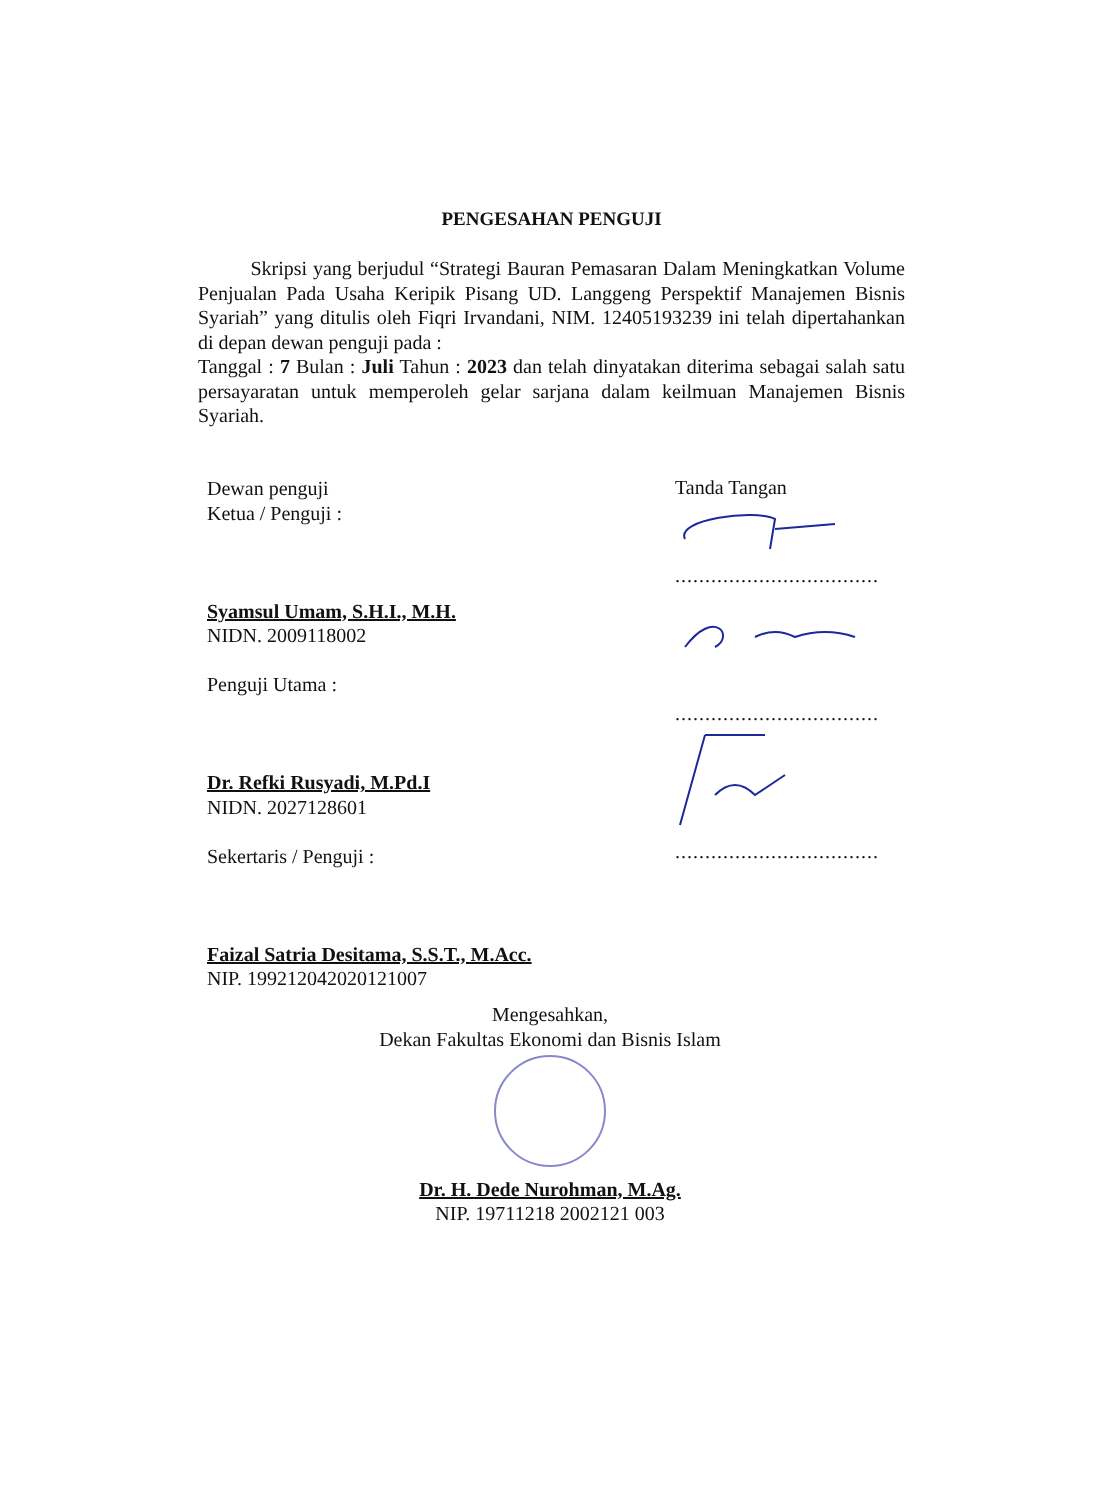PENGESAHAN PENGUJI
Skripsi yang berjudul “Strategi Bauran Pemasaran Dalam Meningkatkan Volume Penjualan Pada Usaha Keripik Pisang UD. Langgeng Perspektif Manajemen Bisnis Syariah” yang ditulis oleh Fiqri Irvandani, NIM. 12405193239 ini telah dipertahankan di depan dewan penguji pada :
Tanggal : 7 Bulan : Juli Tahun : 2023 dan telah dinyatakan diterima sebagai salah satu persayaratan untuk memperoleh gelar sarjana dalam keilmuan Manajemen Bisnis Syariah.
Dewan penguji
Ketua / Penguji :
Syamsul Umam, S.H.I., M.H.
NIDN. 2009118002
Penguji Utama :
Dr. Refki Rusyadi, M.Pd.I
NIDN. 2027128601
Sekertaris / Penguji :
Faizal Satria Desitama, S.S.T., M.Acc.
NIP. 199212042020121007
Tanda Tangan
..................................
..................................
..................................
Mengesahkan,
Dekan Fakultas Ekonomi dan Bisnis Islam
Dr. H. Dede Nurohman, M.Ag.
NIP. 19711218 2002121 003